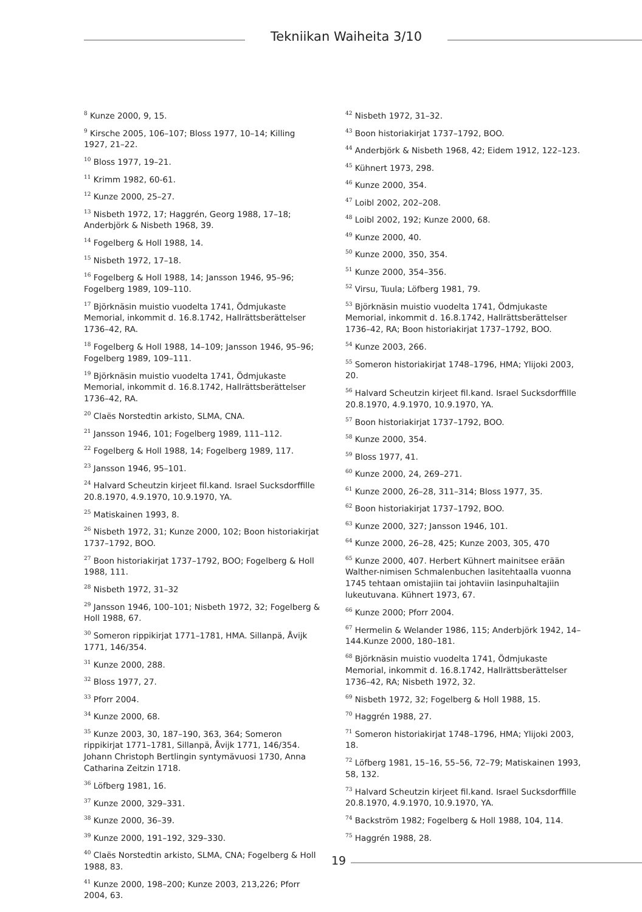Tekniikan Waiheita 3/10
<sup>8</sup> Kunze 2000, 9, 15.
<sup>9</sup> Kirsche 2005, 106–107; Bloss 1977, 10–14; Killing 1927, 21–22.
<sup>10</sup> Bloss 1977, 19–21.
<sup>11</sup> Krimm 1982, 60-61.
<sup>12</sup> Kunze 2000, 25–27.
<sup>13</sup> Nisbeth 1972, 17; Haggrén, Georg 1988, 17–18; Anderbjörk & Nisbeth 1968, 39.
<sup>14</sup> Fogelberg & Holl 1988, 14.
<sup>15</sup> Nisbeth 1972, 17–18.
<sup>16</sup> Fogelberg & Holl 1988, 14; Jansson 1946, 95–96; Fogelberg 1989, 109–110.
<sup>17</sup> Björknäsin muistio vuodelta 1741, Ödmjukaste Memorial, inkommit d. 16.8.1742, Hallrättsberättelser 1736–42, RA.
<sup>18</sup> Fogelberg & Holl 1988, 14–109; Jansson 1946, 95–96; Fogelberg 1989, 109–111.
<sup>19</sup> Björknäsin muistio vuodelta 1741, Ödmjukaste Memorial, inkommit d. 16.8.1742, Hallrättsberättelser 1736–42, RA.
<sup>20</sup> Claës Norstedtin arkisto, SLMA, CNA.
<sup>21</sup> Jansson 1946, 101; Fogelberg 1989, 111–112.
<sup>22</sup> Fogelberg & Holl 1988, 14; Fogelberg 1989, 117.
<sup>23</sup> Jansson 1946, 95–101.
<sup>24</sup> Halvard Scheutzin kirjeet fil.kand. Israel Sucksdorffille 20.8.1970, 4.9.1970, 10.9.1970, YA.
<sup>25</sup> Matiskainen 1993, 8.
<sup>26</sup> Nisbeth 1972, 31; Kunze 2000, 102; Boon historiakirjat 1737–1792, BOO.
<sup>27</sup> Boon historiakirjat 1737–1792, BOO; Fogelberg & Holl 1988, 111.
<sup>28</sup> Nisbeth 1972, 31–32
<sup>29</sup> Jansson 1946, 100–101; Nisbeth 1972, 32; Fogelberg & Holl 1988, 67.
<sup>30</sup> Someron rippikirjat 1771–1781, HMA. Sillanpä, Åvijk 1771, 146/354.
<sup>31</sup> Kunze 2000, 288.
<sup>32</sup> Bloss 1977, 27.
<sup>33</sup> Pforr 2004.
<sup>34</sup> Kunze 2000, 68.
<sup>35</sup> Kunze 2003, 30, 187–190, 363, 364; Someron rippikirjat 1771–1781, Sillanpä, Åvijk 1771, 146/354. Johann Christoph Bertlingin syntymävuosi 1730, Anna Catharina Zeitzin 1718.
<sup>36</sup> Löfberg 1981, 16.
<sup>37</sup> Kunze 2000, 329–331.
<sup>38</sup> Kunze 2000, 36–39.
<sup>39</sup> Kunze 2000, 191–192, 329–330.
<sup>40</sup> Claës Norstedtin arkisto, SLMA, CNA; Fogelberg & Holl 1988, 83.
<sup>41</sup> Kunze 2000, 198–200; Kunze 2003, 213,226; Pforr 2004, 63.
<sup>42</sup> Nisbeth 1972, 31–32.
<sup>43</sup> Boon historiakirjat 1737–1792, BOO.
<sup>44</sup> Anderbjörk & Nisbeth 1968, 42; Eidem 1912, 122–123.
<sup>45</sup> Kühnert 1973, 298.
<sup>46</sup> Kunze 2000, 354.
<sup>47</sup> Loibl 2002, 202–208.
<sup>48</sup> Loibl 2002, 192; Kunze 2000, 68.
<sup>49</sup> Kunze 2000, 40.
<sup>50</sup> Kunze 2000, 350, 354.
<sup>51</sup> Kunze 2000, 354–356.
<sup>52</sup> Virsu, Tuula; Löfberg 1981, 79.
<sup>53</sup> Björknäsin muistio vuodelta 1741, Ödmjukaste Memorial, inkommit d. 16.8.1742, Hallrättsberättelser 1736–42, RA; Boon historiakirjat 1737–1792, BOO.
<sup>54</sup> Kunze 2003, 266.
<sup>55</sup> Someron historiakirjat 1748–1796, HMA; Ylijoki 2003, 20.
<sup>56</sup> Halvard Scheutzin kirjeet fil.kand. Israel Sucksdorffille 20.8.1970, 4.9.1970, 10.9.1970, YA.
<sup>57</sup> Boon historiakirjat 1737–1792, BOO.
<sup>58</sup> Kunze 2000, 354.
<sup>59</sup> Bloss 1977, 41.
<sup>60</sup> Kunze 2000, 24, 269–271.
<sup>61</sup> Kunze 2000, 26–28, 311–314; Bloss 1977, 35.
<sup>62</sup> Boon historiakirjat 1737–1792, BOO.
<sup>63</sup> Kunze 2000, 327; Jansson 1946, 101.
<sup>64</sup> Kunze 2000, 26–28, 425; Kunze 2003, 305, 470
<sup>65</sup> Kunze 2000, 407. Herbert Kühnert mainitsee erään Walther-nimisen Schmalenbuchen lasitehtaalla vuonna 1745 tehtaan omistajiin tai johtaviin lasinpuhaltajiin lukeutuvana. Kühnert 1973, 67.
<sup>66</sup> Kunze 2000; Pforr 2004.
<sup>67</sup> Hermelin & Welander 1986, 115; Anderbjörk 1942, 14–144.Kunze 2000, 180–181.
<sup>68</sup> Björknäsin muistio vuodelta 1741, Ödmjukaste Memorial, inkommit d. 16.8.1742, Hallrättsberättelser 1736–42, RA; Nisbeth 1972, 32.
<sup>69</sup> Nisbeth 1972, 32; Fogelberg & Holl 1988, 15.
<sup>70</sup> Haggrén 1988, 27.
<sup>71</sup> Someron historiakirjat 1748–1796, HMA; Ylijoki 2003, 18.
<sup>72</sup> Löfberg 1981, 15–16, 55–56, 72–79; Matiskainen 1993, 58, 132.
<sup>73</sup> Halvard Scheutzin kirjeet fil.kand. Israel Sucksdorffille 20.8.1970, 4.9.1970, 10.9.1970, YA.
<sup>74</sup> Backström 1982; Fogelberg & Holl 1988, 104, 114.
<sup>75</sup> Haggrén 1988, 28.
19